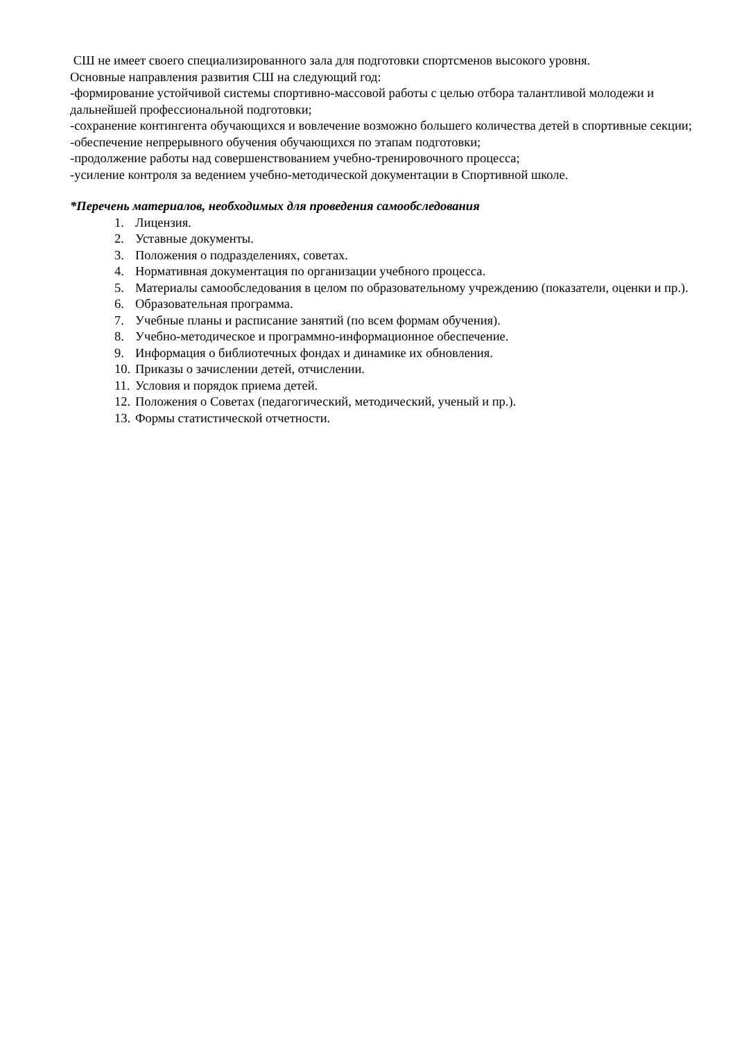СШ не имеет своего специализированного зала для подготовки спортсменов высокого уровня.
Основные направления развития СШ на следующий год:
-формирование устойчивой системы спортивно-массовой работы с целью отбора талантливой молодежи и дальнейшей профессиональной подготовки;
-сохранение контингента обучающихся и вовлечение возможно большего количества детей в спортивные секции;
-обеспечение непрерывного обучения обучающихся по этапам подготовки;
-продолжение работы над совершенствованием учебно-тренировочного процесса;
-усиление контроля за ведением учебно-методической документации в Спортивной школе.
*Перечень материалов, необходимых для проведения самообследования
1. Лицензия.
2. Уставные документы.
3. Положения о подразделениях, советах.
4. Нормативная документация по организации учебного процесса.
5. Материалы самообследования в целом по образовательному учреждению (показатели, оценки и пр.).
6. Образовательная программа.
7. Учебные планы и расписание занятий (по всем формам обучения).
8. Учебно-методическое и программно-информационное обеспечение.
9. Информация о библиотечных фондах и динамике их обновления.
10. Приказы о зачислении детей, отчислении.
11. Условия и порядок приема детей.
12. Положения о Советах (педагогический, методический, ученый и пр.).
13. Формы статистической отчетности.